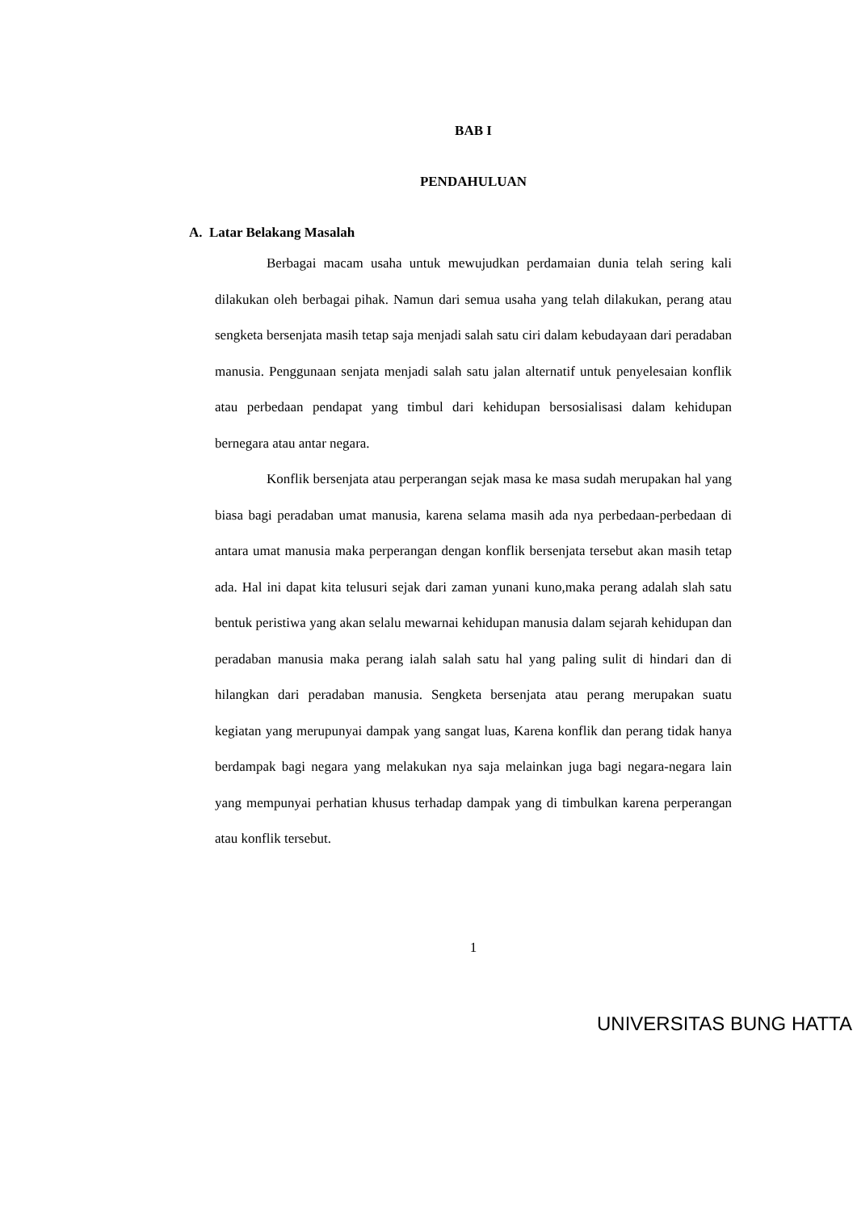BAB I
PENDAHULUAN
A. Latar Belakang Masalah
Berbagai macam usaha untuk mewujudkan perdamaian dunia telah sering kali dilakukan oleh berbagai pihak. Namun dari semua usaha yang telah dilakukan, perang atau sengketa bersenjata masih tetap saja menjadi salah satu ciri dalam kebudayaan dari peradaban manusia. Penggunaan senjata menjadi salah satu jalan alternatif untuk penyelesaian konflik atau perbedaan pendapat yang timbul dari kehidupan bersosialisasi dalam kehidupan bernegara atau antar negara.
Konflik bersenjata atau perperangan sejak masa ke masa sudah merupakan hal yang biasa bagi peradaban umat manusia, karena selama masih ada nya perbedaan-perbedaan di antara umat manusia maka perperangan dengan konflik bersenjata tersebut akan masih tetap ada. Hal ini dapat kita telusuri sejak dari zaman yunani kuno,maka perang adalah slah satu bentuk peristiwa yang akan selalu mewarnai kehidupan manusia dalam sejarah kehidupan dan peradaban manusia maka perang ialah salah satu hal yang paling sulit di hindari dan di hilangkan dari peradaban manusia. Sengketa bersenjata atau perang merupakan suatu kegiatan yang merupunyai dampak yang sangat luas, Karena konflik dan perang tidak hanya berdampak bagi negara yang melakukan nya saja melainkan juga bagi negara-negara lain yang mempunyai perhatian khusus terhadap dampak yang di timbulkan karena perperangan atau konflik tersebut.
1
UNIVERSITAS BUNG HATTA